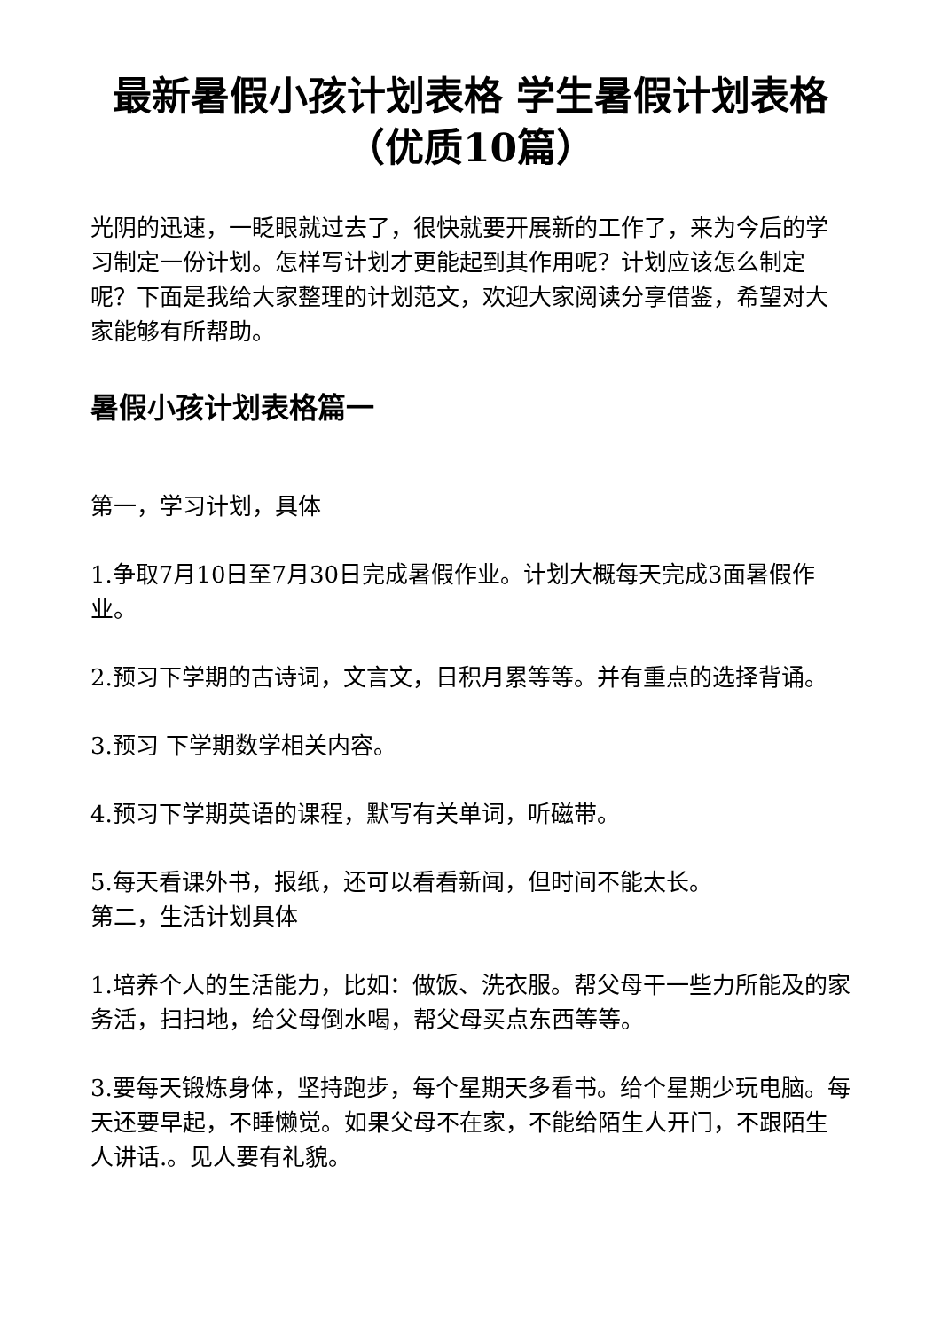最新暑假小孩计划表格 学生暑假计划表格（优质10篇）
光阴的迅速，一眨眼就过去了，很快就要开展新的工作了，来为今后的学习制定一份计划。怎样写计划才更能起到其作用呢？计划应该怎么制定呢？下面是我给大家整理的计划范文，欢迎大家阅读分享借鉴，希望对大家能够有所帮助。
暑假小孩计划表格篇一
第一，学习计划，具体
1.争取7月10日至7月30日完成暑假作业。计划大概每天完成3面暑假作业。
2.预习下学期的古诗词，文言文，日积月累等等。并有重点的选择背诵。
3.预习 下学期数学相关内容。
4.预习下学期英语的课程，默写有关单词，听磁带。
5.每天看课外书，报纸，还可以看看新闻，但时间不能太长。
第二，生活计划具体
1.培养个人的生活能力，比如：做饭、洗衣服。帮父母干一些力所能及的家务活，扫扫地，给父母倒水喝，帮父母买点东西等等。
3.要每天锻炼身体，坚持跑步，每个星期天多看书。给个星期少玩电脑。每天还要早起，不睡懒觉。如果父母不在家，不能给陌生人开门，不跟陌生人讲话.。见人要有礼貌。